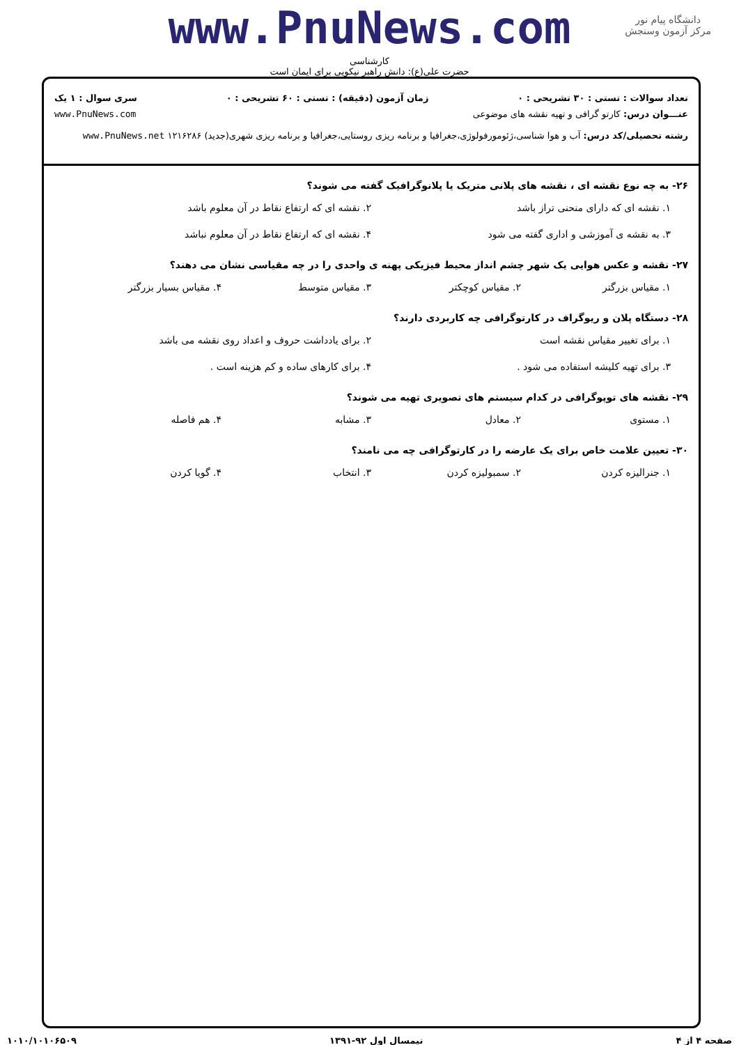دانشگاه پیام نور
مرکز آزمون وسنجش
www.PnuNews.com
کارشناسی
حضرت علی(ع): دانش راهبر نیکویی برای ایمان است
تعداد سوالات : تستی : ۳۰ تشریحی : ۰ زمان آزمون (دقیقه) : تستی : ۶۰ تشریحی : ۰ سری سوال : ۱ یک
عنـــوان درس: کارتو گرافی و تهیه نقشه های موضوعی www.PnuNews.com
رشته تحصیلی/کد درس: آب و هوا شناسی،ژئومورفولوژی،جغرافیا و برنامه ریزی روستایی،جغرافیا و برنامه ریزی شهری(جدید) ۱۲۱۶۲۸۶ www.PnuNews.net
۲۶- به چه نوع نقشه ای ، نقشه های پلانی متریک یا پلانوگرافیک گفته می شوند؟
۱. نقشه ای که دارای منحنی تراز باشد ۲. نقشه ای که ارتفاع نقاط در آن معلوم باشد ۳. به نقشه ی آموزشی و اداری گفته می شود ۴. نقشه ای که ارتفاع نقاط در آن معلوم نباشد
۲۷- نقشه و عکس هوایی یک شهر چشم انداز محیط فیزیکی پهنه ی واحدی را در چه مقیاسی نشان می دهند؟
۱. مقیاس بزرگتر ۲. مقیاس کوچکتر ۳. مقیاس متوسط ۴. مقیاس بسیار بزرگتر
۲۸- دستگاه پلان و ریوگراف در کارتوگرافی چه کاربردی دارند؟
۱. برای تغییر مقیاس نقشه است ۲. برای یادداشت حروف و اعداد روی نقشه می باشد ۳. برای تهیه کلیشه استفاده می شود . ۴. برای کارهای ساده و کم هزینه است .
۲۹- نقشه های توپوگرافی در کدام سیستم های تصویری تهیه می شوند؟
۱. مستوی ۲. معادل ۳. مشابه ۴. هم فاصله
۳۰- تعیین علامت خاص برای یک عارضه را در کارتوگرافی چه می نامند؟
۱. جنرالیزه کردن ۲. سمبولیزه کردن ۳. انتخاب ۴. گویا کردن
صفحه ۴ از ۴ نیمسال اول ۹۲-۱۳۹۱ ۱۰۱۰/۱۰۱۰۶۵۰۹